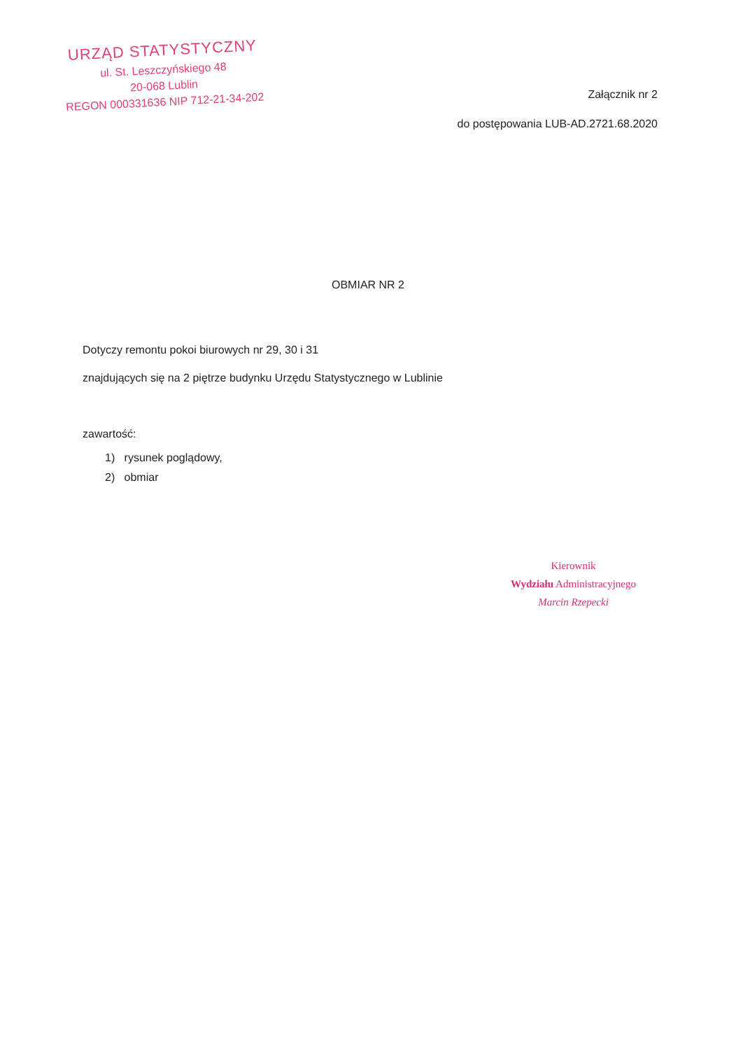URZĄD STATYSTYCZNY
ul. St. Leszczyńskiego 48
20-068 Lublin
REGON 000331636 NIP 712-21-34-202
Załącznik nr 2
do postępowania LUB-AD.2721.68.2020
OBMIAR NR 2
Dotyczy remontu pokoi biurowych nr 29, 30 i 31
znajdujących się na 2 piętrze budynku Urzędu Statystycznego w Lublinie
zawartość:
1) rysunek poglądowy,
2) obmiar
Kierownik
Wydziału Administracyjnego
Marcin Rzepecki